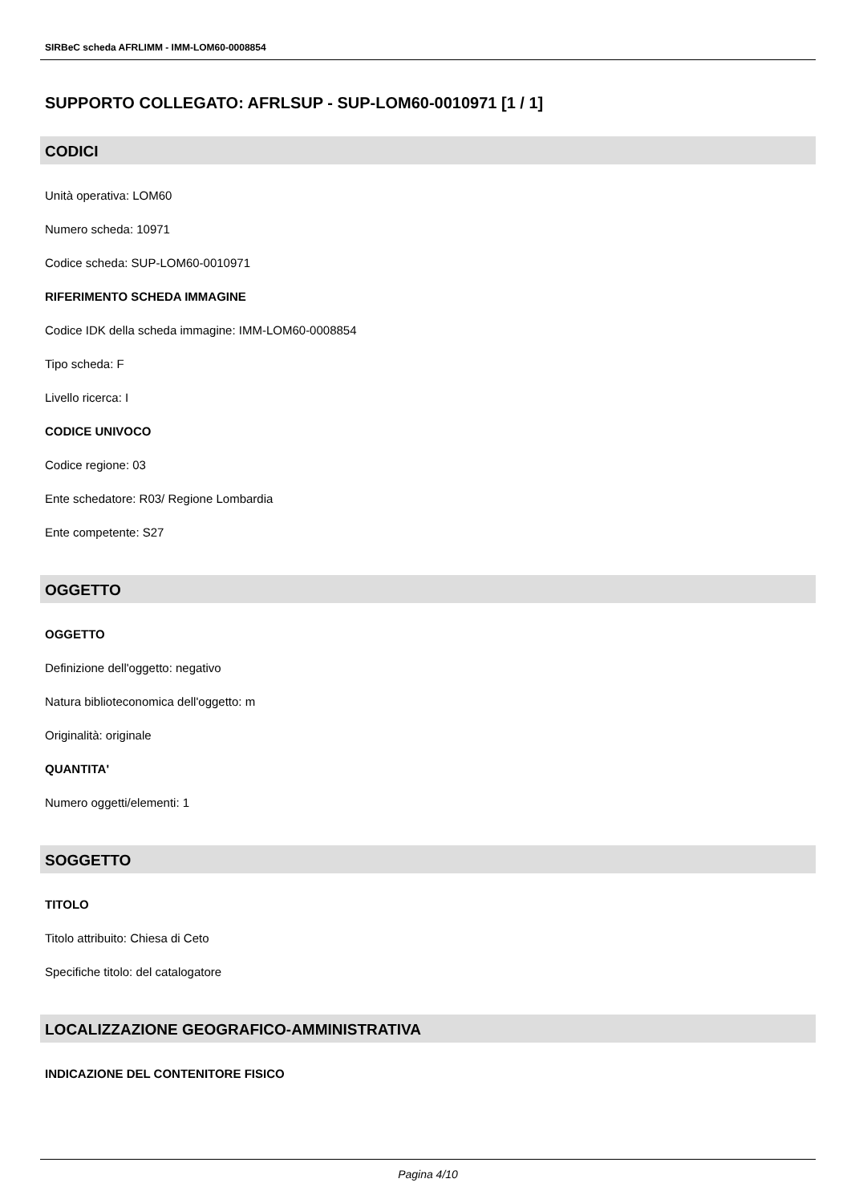SIRBeC scheda AFRLIMM - IMM-LOM60-0008854
SUPPORTO COLLEGATO: AFRLSUP - SUP-LOM60-0010971 [1 / 1]
CODICI
Unità operativa: LOM60
Numero scheda: 10971
Codice scheda: SUP-LOM60-0010971
RIFERIMENTO SCHEDA IMMAGINE
Codice IDK della scheda immagine: IMM-LOM60-0008854
Tipo scheda: F
Livello ricerca: I
CODICE UNIVOCO
Codice regione: 03
Ente schedatore: R03/ Regione Lombardia
Ente competente: S27
OGGETTO
OGGETTO
Definizione dell'oggetto: negativo
Natura biblioteconomica dell'oggetto: m
Originalità: originale
QUANTITA'
Numero oggetti/elementi: 1
SOGGETTO
TITOLO
Titolo attribuito: Chiesa di Ceto
Specifiche titolo: del catalogatore
LOCALIZZAZIONE GEOGRAFICO-AMMINISTRATIVA
INDICAZIONE DEL CONTENITORE FISICO
Pagina 4/10